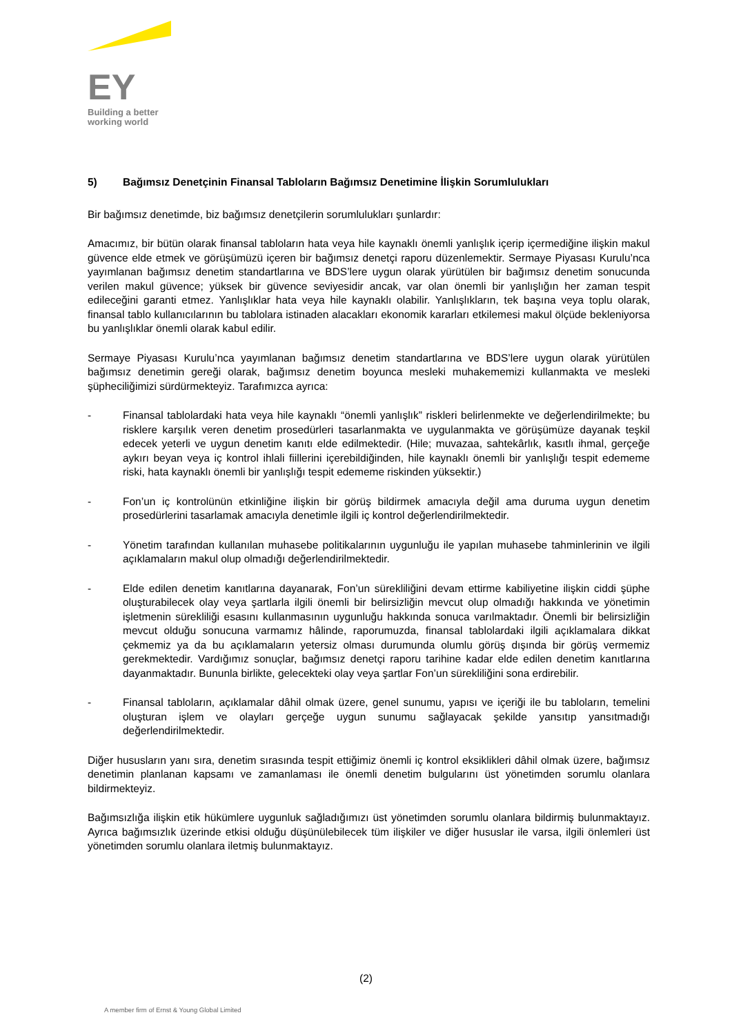EY
Building a better
working world
5) Bağımsız Denetçinin Finansal Tabloların Bağımsız Denetimine İlişkin Sorumlulukları
Bir bağımsız denetimde, biz bağımsız denetçilerin sorumlulukları şunlardır:
Amacımız, bir bütün olarak finansal tabloların hata veya hile kaynaklı önemli yanlışlık içerip içermediğine ilişkin makul güvence elde etmek ve görüşümüzü içeren bir bağımsız denetçi raporu düzenlemektir. Sermaye Piyasası Kurulu’nca yayımlanan bağımsız denetim standartlarına ve BDS’lere uygun olarak yürütülen bir bağımsız denetim sonucunda verilen makul güvence; yüksek bir güvence seviyesidir ancak, var olan önemli bir yanlışlığın her zaman tespit edileceğini garanti etmez. Yanlışlıklar hata veya hile kaynaklı olabilir. Yanlışlıkların, tek başına veya toplu olarak, finansal tablo kullanıcılarının bu tablolara istinaden alacakları ekonomik kararları etkilemesi makul ölçüde bekleniyorsa bu yanlışlıklar önemli olarak kabul edilir.
Sermaye Piyasası Kurulu’nca yayımlanan bağımsız denetim standartlarına ve BDS’lere uygun olarak yürütülen bağımsız denetimin gereği olarak, bağımsız denetim boyunca mesleki muhakememizi kullanmakta ve mesleki şüpheciliğimizi sürdürmekteyiz. Tarafımızca ayrıca:
- Finansal tablolardaki hata veya hile kaynaklı “önemli yanlışlık” riskleri belirlenmekte ve değerlendirilmekte; bu risklere karşılık veren denetim prosedürleri tasarlanmakta ve uygulanmakta ve görüşümüze dayanak teşkil edecek yeterli ve uygun denetim kanıtı elde edilmektedir. (Hile; muvazaa, sahtekârlık, kasıtlı ihmal, gerçeğe aykırı beyan veya iç kontrol ihlali fiillerini içerebildiğinden, hile kaynaklı önemli bir yanlışlığı tespit edememe riski, hata kaynaklı önemli bir yanlışlığı tespit edememe riskinden yüksektir.)
- Fon’un iç kontrolünün etkinliğine ilişkin bir görüş bildirmek amacıyla değil ama duruma uygun denetim prosedürlerini tasarlamak amacıyla denetimle ilgili iç kontrol değerlendirilmektedir.
- Yönetim tarafından kullanılan muhasebe politikalarının uygunluğu ile yapılan muhasebe tahminlerinin ve ilgili açıklamaların makul olup olmadığı değerlendirilmektedir.
- Elde edilen denetim kanıtlarına dayanarak, Fon’un sürekliliğini devam ettirme kabiliyetine ilişkin ciddi şüphe oluşturabilecek olay veya şartlarla ilgili önemli bir belirsizliğin mevcut olup olmadığı hakkında ve yönetimin işletmenin sürekliliği esasını kullanmasının uygunluğu hakkında sonuca varılmaktadır. Önemli bir belirsizliğin mevcut olduğu sonucuna varmamız hâlinde, raporumuzda, finansal tablolardaki ilgili açıklamalara dikkat çekmemiz ya da bu açıklamaların yetersiz olması durumunda olumlu görüş dışında bir görüş vermemiz gerekmektedir. Vardığımız sonuçlar, bağımsız denetçi raporu tarihine kadar elde edilen denetim kanıtlarına dayanmaktadır. Bununla birlikte, gelecekteki olay veya şartlar Fon’un sürekliliğini sona erdirebilir.
- Finansal tabloların, açıklamalar dâhil olmak üzere, genel sunumu, yapısı ve içeriği ile bu tabloların, temelini oluşturan işlem ve olayları gerçeğe uygun sunumu sağlayacak şekilde yansıtıp yansıtmadığı değerlendirilmektedir.
Diğer hususların yanı sıra, denetim sırasında tespit ettiğimiz önemli iç kontrol eksiklikleri dâhil olmak üzere, bağımsız denetimin planlanan kapsamı ve zamanlaması ile önemli denetim bulgularını üst yönetimden sorumlu olanlara bildirmekteyiz.
Bağımsızlığa ilişkin etik hükümlere uygunluk sağladığımızı üst yönetimden sorumlu olanlara bildirmiş bulunmaktayız. Ayrıca bağımsızlık üzerinde etkisi olduğu düşünülebilecek tüm ilişkiler ve diğer hususlar ile varsa, ilgili önlemleri üst yönetimden sorumlu olanlara iletmiş bulunmaktayız.
(2)
A member firm of Ernst & Young Global Limited